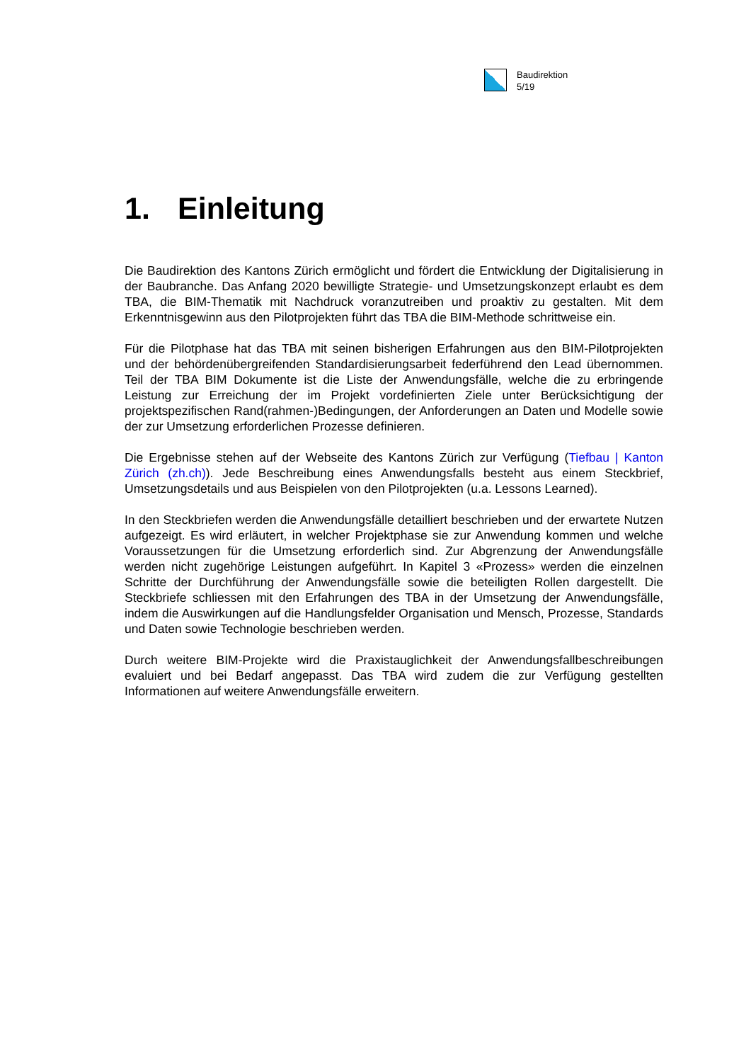Baudirektion
5/19
1. Einleitung
Die Baudirektion des Kantons Zürich ermöglicht und fördert die Entwicklung der Digitalisierung in der Baubranche. Das Anfang 2020 bewilligte Strategie- und Umsetzungskonzept erlaubt es dem TBA, die BIM-Thematik mit Nachdruck voranzutreiben und proaktiv zu gestalten. Mit dem Erkenntnisgewinn aus den Pilotprojekten führt das TBA die BIM-Methode schrittweise ein.
Für die Pilotphase hat das TBA mit seinen bisherigen Erfahrungen aus den BIM-Pilotprojekten und der behördenübergreifenden Standardisierungsarbeit federführend den Lead übernommen. Teil der TBA BIM Dokumente ist die Liste der Anwendungsfälle, welche die zu erbringende Leistung zur Erreichung der im Projekt vordefinierten Ziele unter Berücksichtigung der projektspezifischen Rand(rahmen-)Bedingungen, der Anforderungen an Daten und Modelle sowie der zur Umsetzung erforderlichen Prozesse definieren.
Die Ergebnisse stehen auf der Webseite des Kantons Zürich zur Verfügung (Tiefbau | Kanton Zürich (zh.ch)). Jede Beschreibung eines Anwendungsfalls besteht aus einem Steckbrief, Umsetzungsdetails und aus Beispielen von den Pilotprojekten (u.a. Lessons Learned).
In den Steckbriefen werden die Anwendungsfälle detailliert beschrieben und der erwartete Nutzen aufgezeigt. Es wird erläutert, in welcher Projektphase sie zur Anwendung kommen und welche Voraussetzungen für die Umsetzung erforderlich sind. Zur Abgrenzung der Anwendungsfälle werden nicht zugehörige Leistungen aufgeführt. In Kapitel 3 «Prozess» werden die einzelnen Schritte der Durchführung der Anwendungsfälle sowie die beteiligten Rollen dargestellt. Die Steckbriefe schliessen mit den Erfahrungen des TBA in der Umsetzung der Anwendungsfälle, indem die Auswirkungen auf die Handlungsfelder Organisation und Mensch, Prozesse, Standards und Daten sowie Technologie beschrieben werden.
Durch weitere BIM-Projekte wird die Praxistauglichkeit der Anwendungsfallbeschreibungen evaluiert und bei Bedarf angepasst. Das TBA wird zudem die zur Verfügung gestellten Informationen auf weitere Anwendungsfälle erweitern.